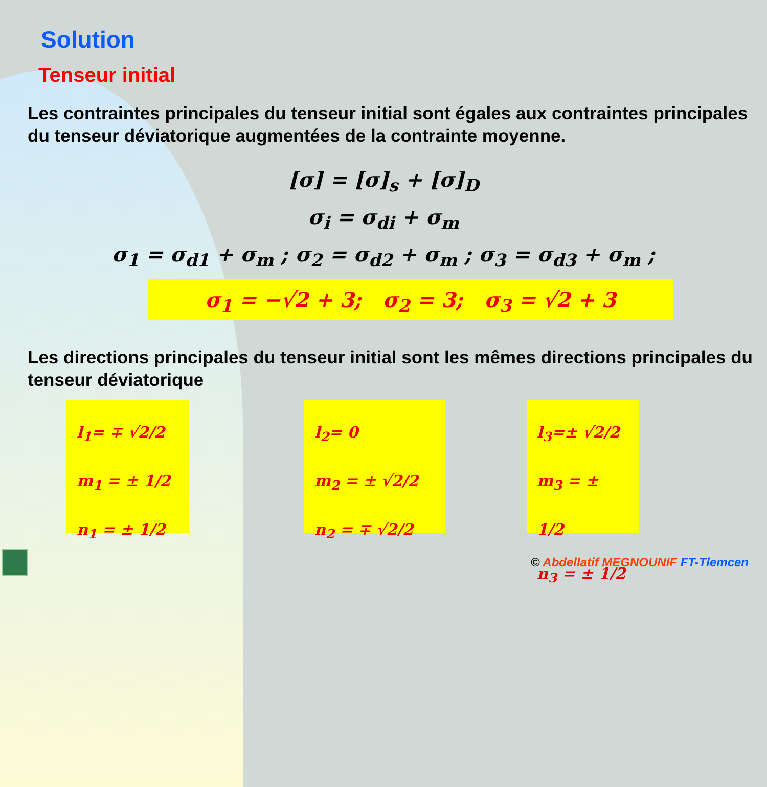Solution
Tenseur initial
Les contraintes principales du tenseur initial sont égales aux contraintes principales du tenseur déviatorique augmentées de la contrainte moyenne.
[σ] = [σ]<sub>s</sub> + [σ]<sub>D</sub>
σ<sub>i</sub> = σ<sub>di</sub> + σ<sub>m</sub>
σ<sub>1</sub> = σ<sub>d1</sub> + σ<sub>m</sub> ; σ<sub>2</sub> = σ<sub>d2</sub> + σ<sub>m</sub> ; σ<sub>3</sub> = σ<sub>d3</sub> + σ<sub>m</sub> ;
σ<sub>1</sub> = −√2 + 3; σ<sub>2</sub> = 3; σ<sub>3</sub> = √2 + 3
Les directions principales du tenseur initial sont les mêmes directions principales du tenseur déviatorique
l<sub>1</sub>= ∓ √2/2
m<sub>1</sub> = ± 1/2
n<sub>1</sub> = ± 1/2
l<sub>2</sub>= 0
m<sub>2</sub> = ± √2/2
n<sub>2</sub> = ∓ √2/2
l<sub>3</sub>=± √2/2
m<sub>3</sub> = ± 1/2
n<sub>3</sub> = ± 1/2
© Abdellatif MEGNOUNIF FT-Tlemcen